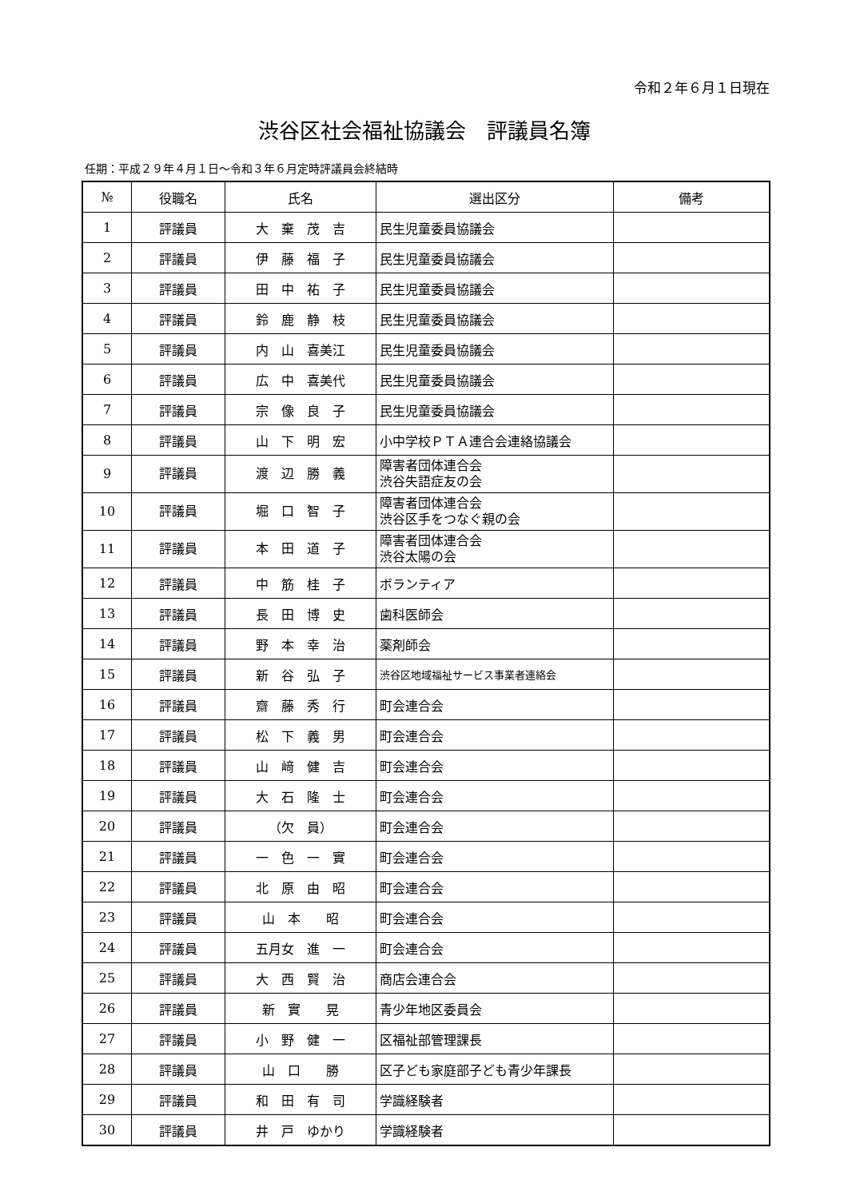令和２年６月１日現在
渋谷区社会福祉協議会　評議員名簿
任期：平成２９年４月１日～令和３年６月定時評議員会終結時
| № | 役職名 | 氏名 | 選出区分 | 備考 |
| --- | --- | --- | --- | --- |
| 1 | 評議員 | 大 棄 茂 吉 | 民生児童委員協議会 | |
| 2 | 評議員 | 伊 藤 福 子 | 民生児童委員協議会 | |
| 3 | 評議員 | 田 中 祐 子 | 民生児童委員協議会 | |
| 4 | 評議員 | 鈴 鹿 静 枝 | 民生児童委員協議会 | |
| 5 | 評議員 | 内 山 喜美江 | 民生児童委員協議会 | |
| 6 | 評議員 | 広 中 喜美代 | 民生児童委員協議会 | |
| 7 | 評議員 | 宗 像 良 子 | 民生児童委員協議会 | |
| 8 | 評議員 | 山 下 明 宏 | 小中学校ＰＴＡ連合会連絡協議会 | |
| 9 | 評議員 | 渡 辺 勝 義 | 障害者団体連合会 渋谷失語症友の会 | |
| 10 | 評議員 | 堀 口 智 子 | 障害者団体連合会 渋谷区手をつなぐ親の会 | |
| 11 | 評議員 | 本 田 道 子 | 障害者団体連合会 渋谷太陽の会 | |
| 12 | 評議員 | 中 筋 桂 子 | ボランティア | |
| 13 | 評議員 | 長 田 博 史 | 歯科医師会 | |
| 14 | 評議員 | 野 本 幸 治 | 薬剤師会 | |
| 15 | 評議員 | 新 谷 弘 子 | 渋谷区地域福祉サービス事業者連絡会 | |
| 16 | 評議員 | 齋 藤 秀 行 | 町会連合会 | |
| 17 | 評議員 | 松 下 義 男 | 町会連合会 | |
| 18 | 評議員 | 山 﨑 健 吉 | 町会連合会 | |
| 19 | 評議員 | 大 石 隆 士 | 町会連合会 | |
| 20 | 評議員 | （欠 員） | 町会連合会 | |
| 21 | 評議員 | 一 色 一 實 | 町会連合会 | |
| 22 | 評議員 | 北 原 由 昭 | 町会連合会 | |
| 23 | 評議員 | 山 本 昭 | 町会連合会 | |
| 24 | 評議員 | 五月女 進 一 | 町会連合会 | |
| 25 | 評議員 | 大 西 賢 治 | 商店会連合会 | |
| 26 | 評議員 | 新 實 晃 | 青少年地区委員会 | |
| 27 | 評議員 | 小 野 健 一 | 区福祉部管理課長 | |
| 28 | 評議員 | 山 口 勝 | 区子ども家庭部子ども青少年課長 | |
| 29 | 評議員 | 和 田 有 司 | 学識経験者 | |
| 30 | 評議員 | 井 戸 ゆかり | 学識経験者 | |